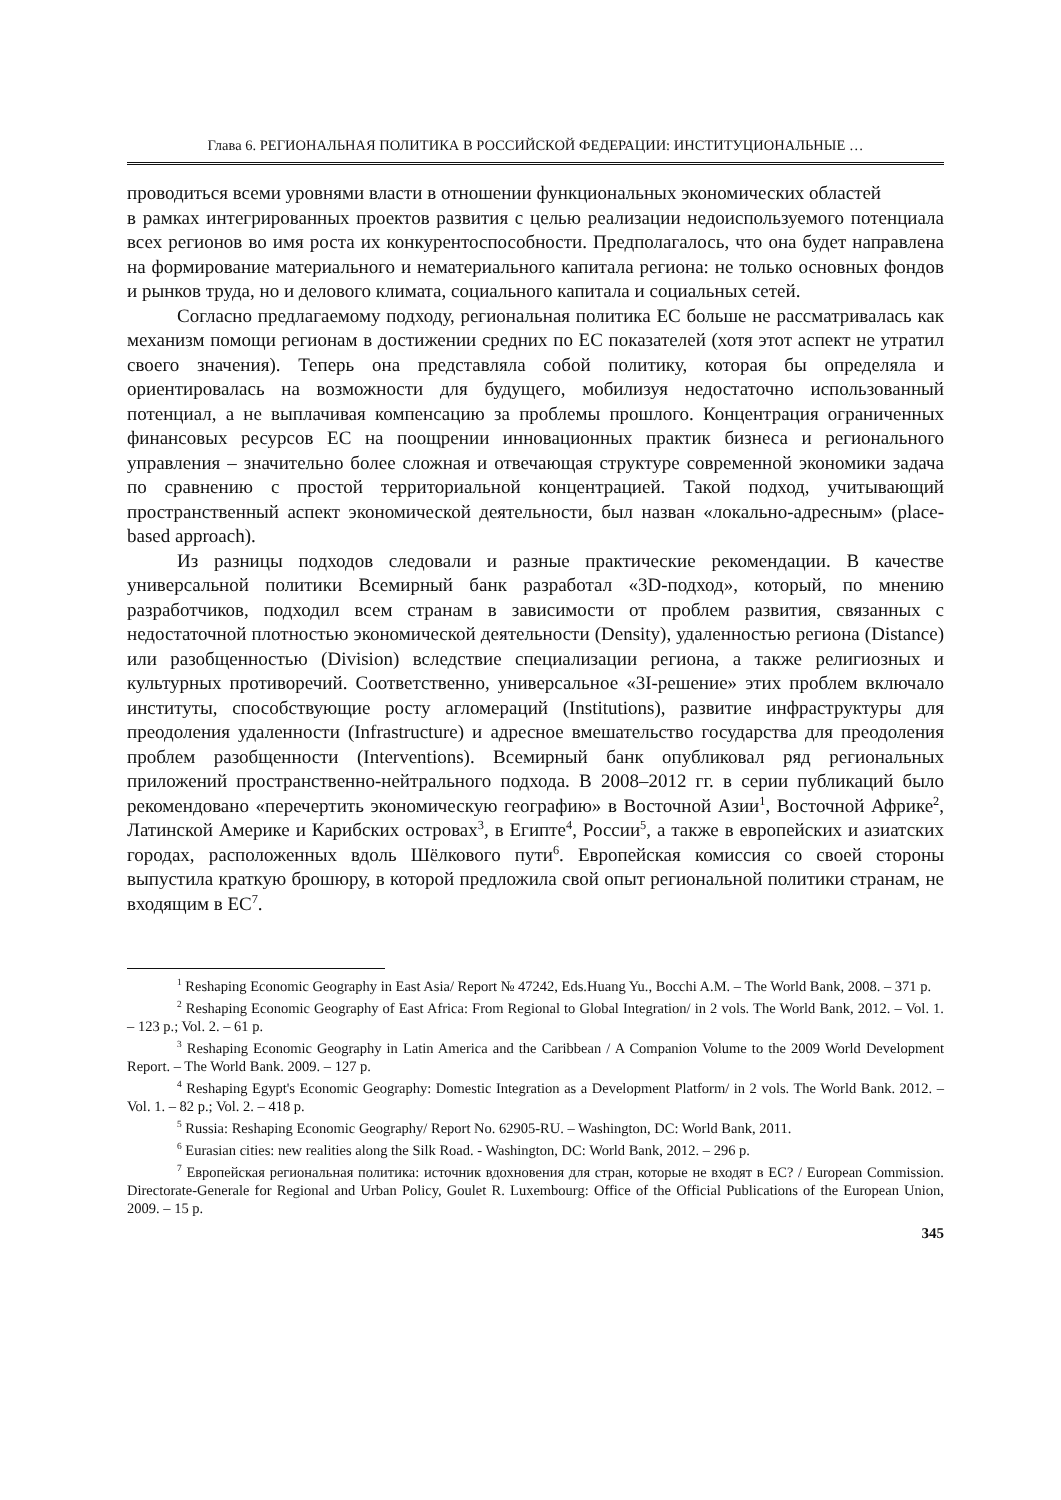Глава 6. РЕГИОНАЛЬНАЯ ПОЛИТИКА В РОССИЙСКОЙ ФЕДЕРАЦИИ: ИНСТИТУЦИОНАЛЬНЫЕ …
проводиться всеми уровнями власти в отношении функциональных экономических областей
в рамках интегрированных проектов развития с целью реализации недоиспользуемого потенциала всех регионов во имя роста их конкурентоспособности. Предполагалось, что она будет направлена на формирование материального и нематериального капитала региона: не только основных фондов и рынков труда, но и делового климата, социального капитала и социальных сетей.
Согласно предлагаемому подходу, региональная политика ЕС больше не рассматривалась как механизм помощи регионам в достижении средних по ЕС показателей (хотя этот аспект не утратил своего значения). Теперь она представляла собой политику, которая бы определяла и ориентировалась на возможности для будущего, мобилизуя недостаточно использованный потенциал, а не выплачивая компенсацию за проблемы прошлого. Концентрация ограниченных финансовых ресурсов ЕС на поощрении инновационных практик бизнеса и регионального управления – значительно более сложная и отвечающая структуре современной экономики задача по сравнению с простой территориальной концентрацией. Такой подход, учитывающий пространственный аспект экономической деятельности, был назван «локально-адресным» (place-based approach).
Из разницы подходов следовали и разные практические рекомендации. В качестве универсальной политики Всемирный банк разработал «3D-подход», который, по мнению разработчиков, подходил всем странам в зависимости от проблем развития, связанных с недостаточной плотностью экономической деятельности (Density), удаленностью региона (Distance) или разобщенностью (Division) вследствие специализации региона, а также религиозных и культурных противоречий. Соответственно, универсальное «3I-решение» этих проблем включало институты, способствующие росту агломераций (Institutions), развитие инфраструктуры для преодоления удаленности (Infrastructure) и адресное вмешательство государства для преодоления проблем разобщенности (Interventions). Всемирный банк опубликовал ряд региональных приложений пространственно-нейтрального подхода. В 2008–2012 гг. в серии публикаций было рекомендовано «перечертить экономическую географию» в Восточной Азии<sup>1</sup>, Восточной Африке<sup>2</sup>, Латинской Америке и Карибских островах<sup>3</sup>, в Египте<sup>4</sup>, России<sup>5</sup>, а также в европейских и азиатских городах, расположенных вдоль Шёлкового пути<sup>6</sup>. Европейская комиссия со своей стороны выпустила краткую брошюру, в которой предложила свой опыт региональной политики странам, не входящим в ЕС<sup>7</sup>.
<sup>1</sup> Reshaping Economic Geography in East Asia/ Report № 47242, Eds.Huang Yu., Bocchi A.M. – The World Bank, 2008. – 371 p.
<sup>2</sup> Reshaping Economic Geography of East Africa: From Regional to Global Integration/ in 2 vols. The World Bank, 2012. – Vol. 1. – 123 p.; Vol. 2. – 61 p.
<sup>3</sup> Reshaping Economic Geography in Latin America and the Caribbean / A Companion Volume to the 2009 World Development Report. – The World Bank. 2009. – 127 p.
<sup>4</sup> Reshaping Egypt's Economic Geography: Domestic Integration as a Development Platform/ in 2 vols. The World Bank. 2012. – Vol. 1. – 82 p.; Vol. 2. – 418 p.
<sup>5</sup> Russia: Reshaping Economic Geography/ Report No. 62905-RU. – Washington, DC: World Bank, 2011.
<sup>6</sup> Eurasian cities: new realities along the Silk Road. - Washington, DC: World Bank, 2012. – 296 p.
<sup>7</sup> Европейская региональная политика: источник вдохновения для стран, которые не входят в ЕС? / European Commission. Directorate-Generale for Regional and Urban Policy, Goulet R. Luxembourg: Office of the Official Publications of the European Union, 2009. – 15 p.
345